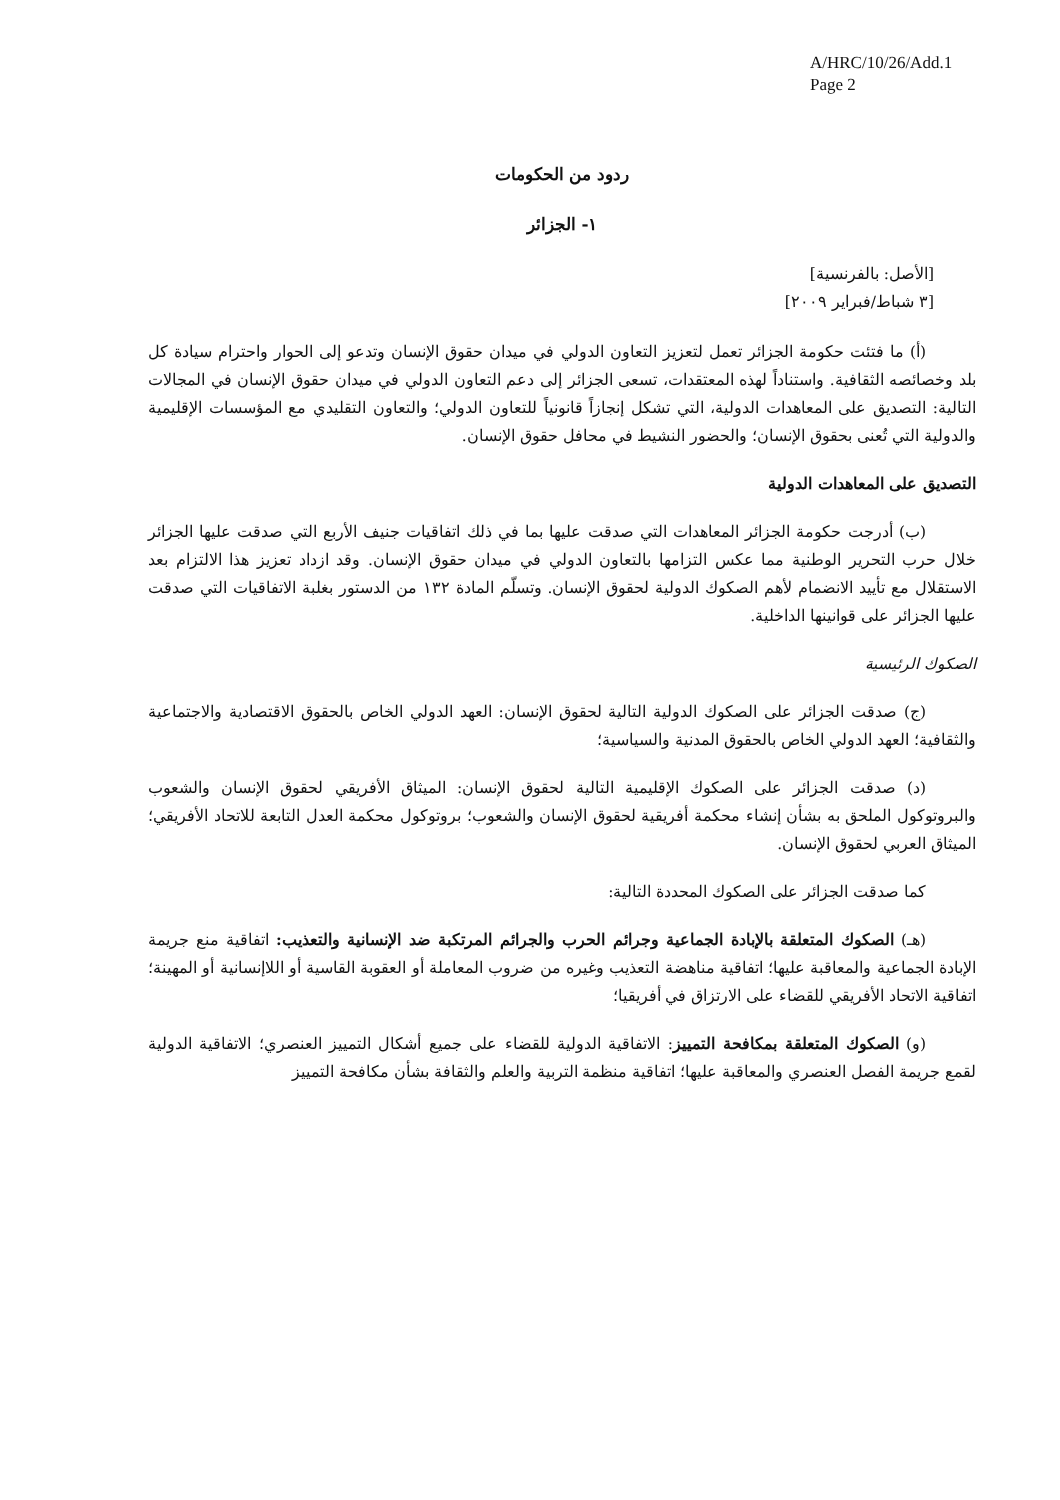A/HRC/10/26/Add.1
Page 2
ردود من الحكومات
١- الجزائر
[الأصل: بالفرنسية]
[٣ شباط/فبراير ٢٠٠٩]
(أ) ما فتئت حكومة الجزائر تعمل لتعزيز التعاون الدولي في ميدان حقوق الإنسان وتدعو إلى الحوار واحترام سيادة كل بلد وخصائصه الثقافية. واستناداً لهذه المعتقدات، تسعى الجزائر إلى دعم التعاون الدولي في ميدان حقوق الإنسان في المجالات التالية: التصديق على المعاهدات الدولية، التي تشكل إنجازاً قانونياً للتعاون الدولي؛ والتعاون التقليدي مع المؤسسات الإقليمية والدولية التي تُعنى بحقوق الإنسان؛ والحضور النشيط في محافل حقوق الإنسان.
التصديق على المعاهدات الدولية
(ب) أدرجت حكومة الجزائر المعاهدات التي صدقت عليها بما في ذلك اتفاقيات جنيف الأربع التي صدقت عليها الجزائر خلال حرب التحرير الوطنية مما عكس التزامها بالتعاون الدولي في ميدان حقوق الإنسان. وقد ازداد تعزيز هذا الالتزام بعد الاستقلال مع تأييد الانضمام لأهم الصكوك الدولية لحقوق الإنسان. وتسلّم المادة ١٣٢ من الدستور بغلبة الاتفاقيات التي صدقت عليها الجزائر على قوانينها الداخلية.
الصكوك الرئيسية
(ج) صدقت الجزائر على الصكوك الدولية التالية لحقوق الإنسان: العهد الدولي الخاص بالحقوق الاقتصادية والاجتماعية والثقافية؛ العهد الدولي الخاص بالحقوق المدنية والسياسية؛
(د) صدقت الجزائر على الصكوك الإقليمية التالية لحقوق الإنسان: الميثاق الأفريقي لحقوق الإنسان والشعوب والبروتوكول الملحق به بشأن إنشاء محكمة أفريقية لحقوق الإنسان والشعوب؛ بروتوكول محكمة العدل التابعة للاتحاد الأفريقي؛ الميثاق العربي لحقوق الإنسان.
كما صدقت الجزائر على الصكوك المحددة التالية:
(هـ) الصكوك المتعلقة بالإبادة الجماعية وجرائم الحرب والجرائم المرتكبة ضد الإنسانية والتعذيب: اتفاقية منع جريمة الإبادة الجماعية والمعاقبة عليها؛ اتفاقية مناهضة التعذيب وغيره من ضروب المعاملة أو العقوبة القاسية أو اللاإنسانية أو المهينة؛ اتفاقية الاتحاد الأفريقي للقضاء على الارتزاق في أفريقيا؛
(و) الصكوك المتعلقة بمكافحة التمييز: الاتفاقية الدولية للقضاء على جميع أشكال التمييز العنصري؛ الاتفاقية الدولية لقمع جريمة الفصل العنصري والمعاقبة عليها؛ اتفاقية منظمة التربية والعلم والثقافة بشأن مكافحة التمييز